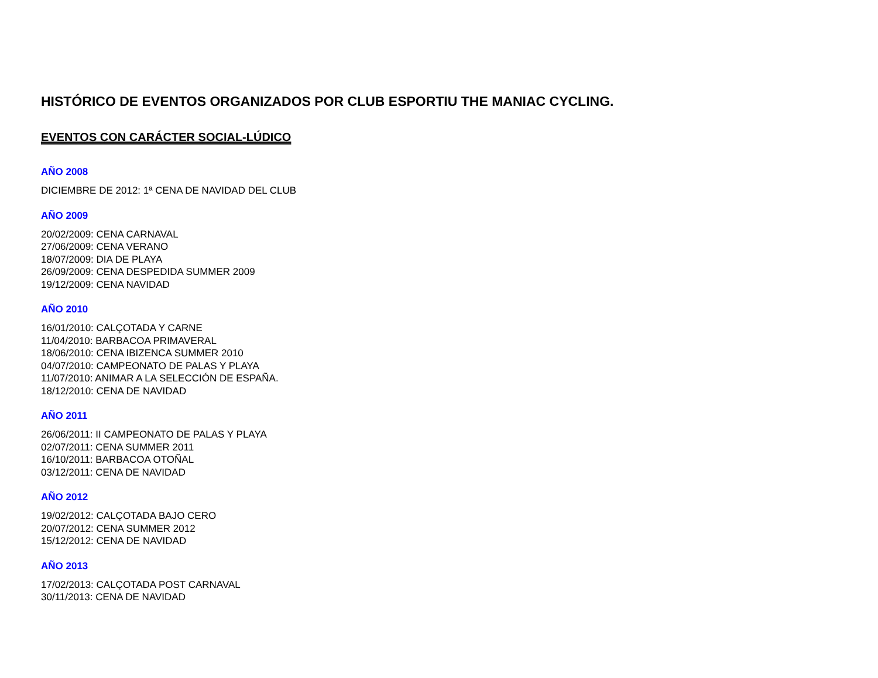HISTÓRICO DE EVENTOS ORGANIZADOS POR CLUB ESPORTIU THE MANIAC CYCLING.
EVENTOS CON CARÁCTER SOCIAL-LÚDICO
AÑO 2008
DICIEMBRE DE 2012: 1ª CENA DE NAVIDAD DEL CLUB
AÑO 2009
20/02/2009: CENA CARNAVAL
27/06/2009: CENA VERANO
18/07/2009: DIA DE PLAYA
26/09/2009: CENA DESPEDIDA SUMMER 2009
19/12/2009: CENA NAVIDAD
AÑO 2010
16/01/2010: CALÇOTADA Y CARNE
11/04/2010: BARBACOA PRIMAVERAL
18/06/2010: CENA IBIZENCA SUMMER 2010
04/07/2010: CAMPEONATO DE PALAS Y PLAYA
11/07/2010: ANIMAR A LA SELECCIÓN DE ESPAÑA.
18/12/2010: CENA DE NAVIDAD
AÑO 2011
26/06/2011: II CAMPEONATO DE PALAS Y PLAYA
02/07/2011: CENA SUMMER 2011
16/10/2011: BARBACOA OTOÑAL
03/12/2011: CENA DE NAVIDAD
AÑO 2012
19/02/2012: CALÇOTADA BAJO CERO
20/07/2012: CENA SUMMER 2012
15/12/2012: CENA DE NAVIDAD
AÑO 2013
17/02/2013: CALÇOTADA POST CARNAVAL
30/11/2013: CENA DE NAVIDAD